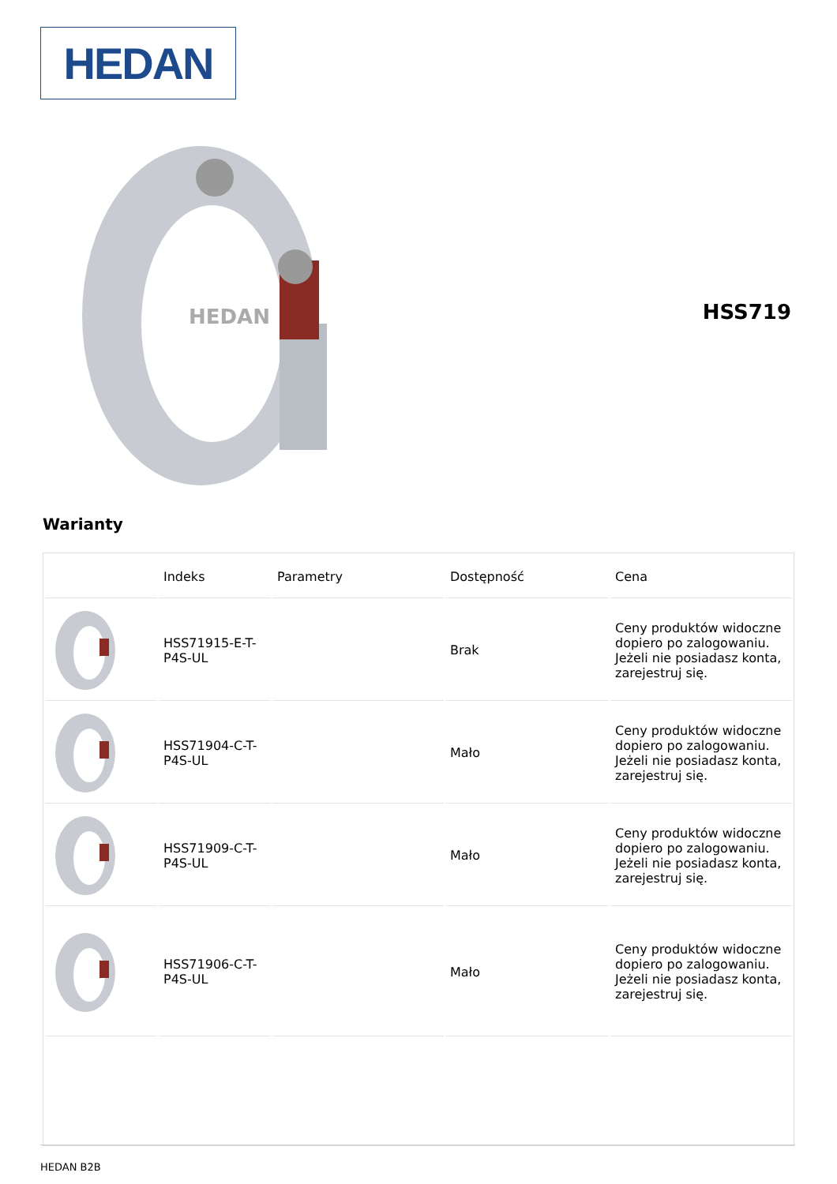HEDAN
HEDAN
HSS719
Warianty
| | Indeks | Parametry | Dostępność | Cena |
| --- | --- | --- | --- | --- |
| | HSS71915-E-T-P4S-UL | | Brak | Ceny produktów widoczne dopiero po zalogowaniu. Jeżeli nie posiadasz konta, zarejestruj się. |
| | HSS71904-C-T-P4S-UL | | Mało | Ceny produktów widoczne dopiero po zalogowaniu. Jeżeli nie posiadasz konta, zarejestruj się. |
| | HSS71909-C-T-P4S-UL | | Mało | Ceny produktów widoczne dopiero po zalogowaniu. Jeżeli nie posiadasz konta, zarejestruj się. |
| | HSS71906-C-T-P4S-UL | | Mało | Ceny produktów widoczne dopiero po zalogowaniu. Jeżeli nie posiadasz konta, zarejestruj się. |
HEDAN B2B